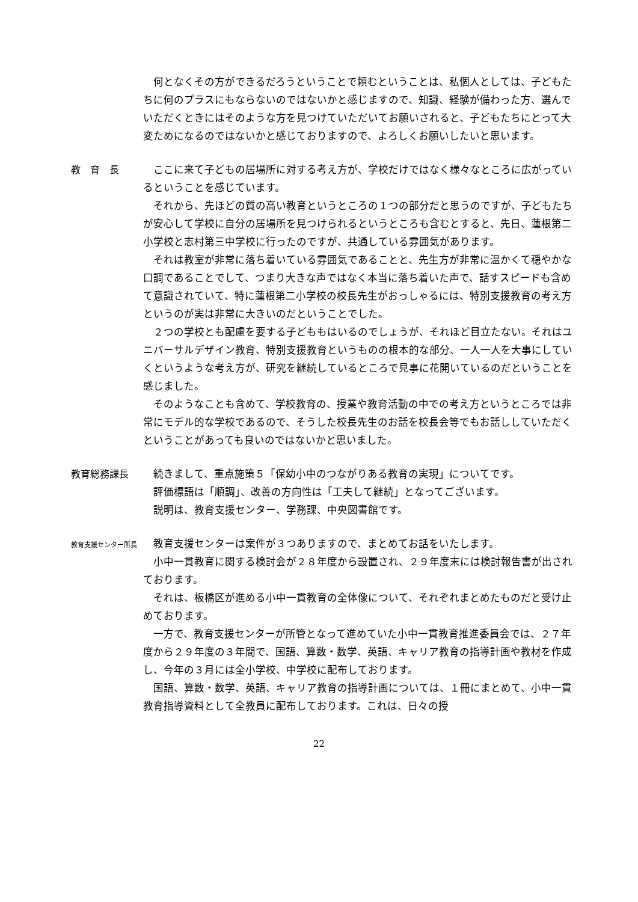何となくその方ができるだろうということで頼むということは、私個人としては、子どもたちに何のプラスにもならないのではないかと感じますので、知識、経験が備わった方、選んでいただくときにはそのような方を見つけていただいてお願いされると、子どもたちにとって大変ためになるのではないかと感じておりますので、よろしくお願いしたいと思います。
教　育　長 ここに来て子どもの居場所に対する考え方が、学校だけではなく様々なところに広がっているということを感じています。
それから、先ほどの質の高い教育というところの１つの部分だと思うのですが、子どもたちが安心して学校に自分の居場所を見つけられるというところも含むとすると、先日、蓮根第二小学校と志村第三中学校に行ったのですが、共通している雰囲気があります。
それは教室が非常に落ち着いている雰囲気であることと、先生方が非常に温かくて穏やかな口調であることでして、つまり大きな声ではなく本当に落ち着いた声で、話すスピードも含めて意識されていて、特に蓮根第二小学校の校長先生がおっしゃるには、特別支援教育の考え方というのが実は非常に大きいのだということでした。
２つの学校とも配慮を要する子どももはいるのでしょうが、それほど目立たない。それはユニバーサルデザイン教育、特別支援教育というものの根本的な部分、一人一人を大事にしていくというような考え方が、研究を継続しているところで見事に花開いているのだということを感じました。
そのようなことも含めて、学校教育の、授業や教育活動の中での考え方というところでは非常にモデル的な学校であるので、そうした校長先生のお話を校長会等でもお話ししていただくということがあっても良いのではないかと思いました。
教育総務課長 続きまして、重点施策５「保幼小中のつながりある教育の実現」についてです。
評価標語は「順調」、改善の方向性は「工夫して継続」となってございます。
説明は、教育支援センター、学務課、中央図書館です。
教育支援センター所長
教育支援センターは案件が３つありますので、まとめてお話をいたします。
小中一貫教育に関する検討会が２８年度から設置され、２９年度末には検討報告書が出されております。
それは、板橋区が進める小中一貫教育の全体像について、それぞれまとめたものだと受け止めております。
一方で、教育支援センターが所管となって進めていた小中一貫教育推進委員会では、２７年度から２９年度の３年間で、国語、算数・数学、英語、キャリア教育の指導計画や教材を作成し、今年の３月には全小学校、中学校に配布しております。
国語、算数・数学、英語、キャリア教育の指導計画については、１冊にまとめて、小中一貫教育指導資料として全教員に配布しております。これは、日々の授
22